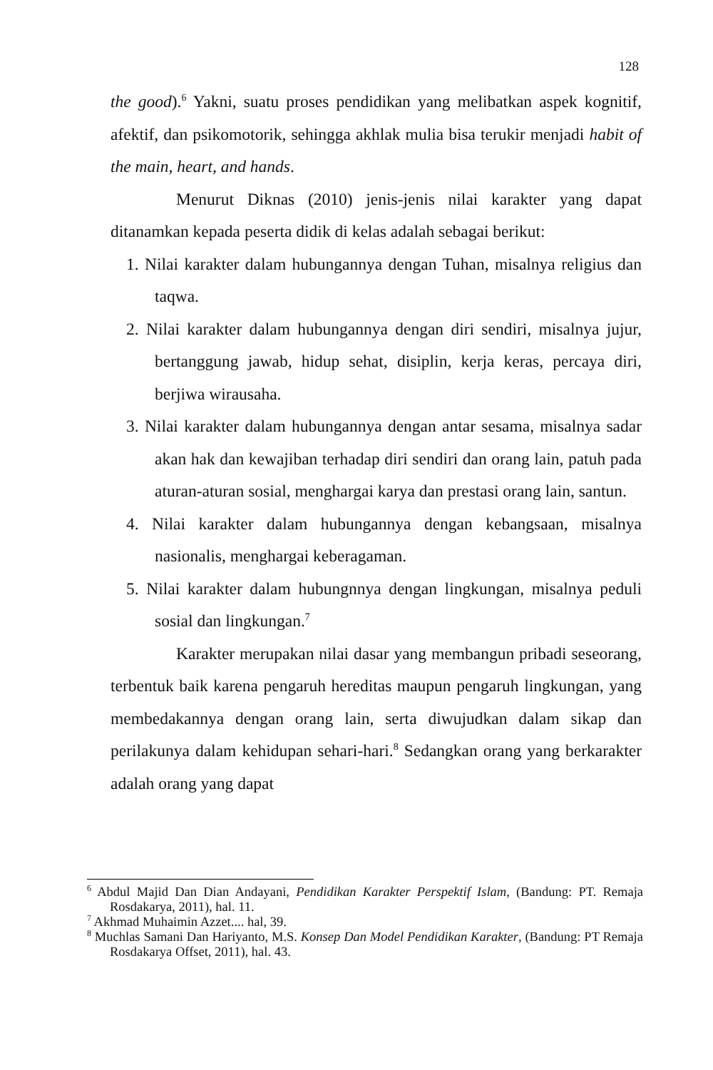128
the good).<sup>6</sup> Yakni, suatu proses pendidikan yang melibatkan aspek kognitif, afektif, dan psikomotorik, sehingga akhlak mulia bisa terukir menjadi habit of the main, heart, and hands.
Menurut Diknas (2010) jenis-jenis nilai karakter yang dapat ditanamkan kepada peserta didik di kelas adalah sebagai berikut:
1. Nilai karakter dalam hubungannya dengan Tuhan, misalnya religius dan taqwa.
2. Nilai karakter dalam hubungannya dengan diri sendiri, misalnya jujur, bertanggung jawab, hidup sehat, disiplin, kerja keras, percaya diri, berjiwa wirausaha.
3. Nilai karakter dalam hubungannya dengan antar sesama, misalnya sadar akan hak dan kewajiban terhadap diri sendiri dan orang lain, patuh pada aturan-aturan sosial, menghargai karya dan prestasi orang lain, santun.
4. Nilai karakter dalam hubungannya dengan kebangsaan, misalnya nasionalis, menghargai keberagaman.
5. Nilai karakter dalam hubungnnya dengan lingkungan, misalnya peduli sosial dan lingkungan.<sup>7</sup>
Karakter merupakan nilai dasar yang membangun pribadi seseorang, terbentuk baik karena pengaruh hereditas maupun pengaruh lingkungan, yang membedakannya dengan orang lain, serta diwujudkan dalam sikap dan perilakunya dalam kehidupan sehari-hari.<sup>8</sup> Sedangkan orang yang berkarakter adalah orang yang dapat
<sup>6</sup> Abdul Majid Dan Dian Andayani, Pendidikan Karakter Perspektif Islam, (Bandung: PT. Remaja Rosdakarya, 2011), hal. 11.
<sup>7</sup> Akhmad Muhaimin Azzet.... hal, 39.
<sup>8</sup> Muchlas Samani Dan Hariyanto, M.S. Konsep Dan Model Pendidikan Karakter, (Bandung: PT Remaja Rosdakarya Offset, 2011), hal. 43.